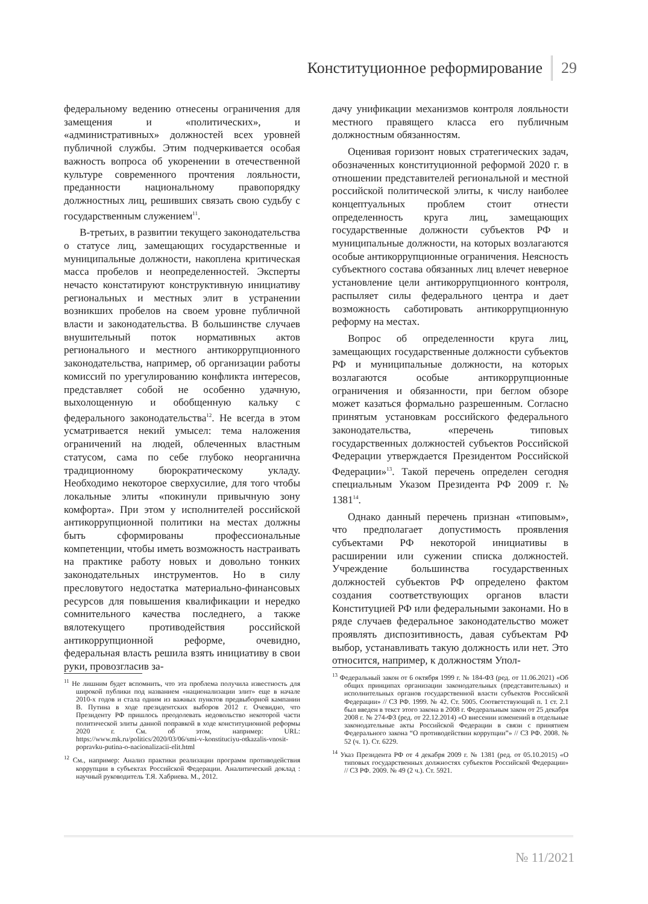Конституционное реформирование 29
федеральному ведению отнесены ограничения для замещения и «политических», и «административных» должностей всех уровней публичной службы. Этим подчеркивается особая важность вопроса об укоренении в отечественной культуре современного прочтения лояльности, преданности национальному правопорядку должностных лиц, решивших связать свою судьбу с государственным служением<sup>11</sup>.
В-третьих, в развитии текущего законодательства о статусе лиц, замещающих государственные и муниципальные должности, накоплена критическая масса пробелов и неопределенностей. Эксперты нечасто констатируют конструктивную инициативу региональных и местных элит в устранении возникших пробелов на своем уровне публичной власти и законодательства. В большинстве случаев внушительный поток нормативных актов регионального и местного антикоррупционного законодательства, например, об организации работы комиссий по урегулированию конфликта интересов, представляет собой не особенно удачную, выхолощенную и обобщенную кальку с федерального законодательства<sup>12</sup>. Не всегда в этом усматривается некий умысел: тема наложения ограничений на людей, облеченных властным статусом, сама по себе глубоко неорганична традиционному бюрократическому укладу. Необходимо некоторое сверхусилие, для того чтобы локальные элиты «покинули привычную зону комфорта». При этом у исполнителей российской антикоррупционной политики на местах должны быть сформированы профессиональные компетенции, чтобы иметь возможность настраивать на практике работу новых и довольно тонких законодательных инструментов. Но в силу пресловутого недостатка материально-финансовых ресурсов для повышения квалификации и нередко сомнительного качества последнего, а также вялотекущего противодействия российской антикоррупционной реформе, очевидно, федеральная власть решила взять инициативу в свои руки, провозгласив за-
<sup>11</sup> Не лишним будет вспомнить, что эта проблема получила известность для широкой публики под названием «национализации элит» еще в начале 2010-х годов и стала одним из важных пунктов предвыборной кампании В. Путина в ходе президентских выборов 2012 г. Очевидно, что Президенту РФ пришлось преодолевать недовольство некоторой части политической элиты данной поправкой в ходе конституционной реформы 2020 г. См. об этом, например: URL: https://www.mk.ru/politics/2020/03/06/smi-v-konstituciyu-otkazalis-vnosit-popravku-putina-o-nacionalizacii-elit.html
<sup>12</sup> См., например: Анализ практики реализации программ противодействия коррупции в субъектах Российской Федерации. Аналитический доклад : научный руководитель Т.Я. Хабриева. М., 2012.
дачу унификации механизмов контроля лояльности местного правящего класса его публичным должностным обязанностям.
Оценивая горизонт новых стратегических задач, обозначенных конституционной реформой 2020 г. в отношении представителей региональной и местной российской политической элиты, к числу наиболее концептуальных проблем стоит отнести определенность круга лиц, замещающих государственные должности субъектов РФ и муниципальные должности, на которых возлагаются особые антикоррупционные ограничения. Неясность субъектного состава обязанных лиц влечет неверное установление цели антикоррупционного контроля, распыляет силы федерального центра и дает возможность саботировать антикоррупционную реформу на местах.
Вопрос об определенности круга лиц, замещающих государственные должности субъектов РФ и муниципальные должности, на которых возлагаются особые антикоррупционные ограничения и обязанности, при беглом обзоре может казаться формально разрешенным. Согласно принятым установкам российского федерального законодательства, «перечень типовых государственных должностей субъектов Российской Федерации утверждается Президентом Российской Федерации»<sup>13</sup>. Такой перечень определен сегодня специальным Указом Президента РФ 2009 г. № 1381<sup>14</sup>.
Однако данный перечень признан «типовым», что предполагает допустимость проявления субъектами РФ некоторой инициативы в расширении или сужении списка должностей. Учреждение большинства государственных должностей субъектов РФ определено фактом создания соответствующих органов власти Конституцией РФ или федеральными законами. Но в ряде случаев федеральное законодательство может проявлять диспозитивность, давая субъектам РФ выбор, устанавливать такую должность или нет. Это относится, например, к должностям Упол-
<sup>13</sup> Федеральный закон от 6 октября 1999 г. № 184-ФЗ (ред. от 11.06.2021) «Об общих принципах организации законодательных (представительных) и исполнительных органов государственной власти субъектов Российской Федерации» // СЗ РФ. 1999. № 42. Ст. 5005. Соответствующий п. 1 ст. 2.1 был введен в текст этого закона в 2008 г. Федеральным закон от 25 декабря 2008 г. № 274-ФЗ (ред. от 22.12.2014) «О внесении изменений в отдельные законодательные акты Российской Федерации в связи с принятием Федерального закона “О противодействии коррупции”» // СЗ РФ. 2008. № 52 (ч. 1). Ст. 6229.
<sup>14</sup> Указ Президента РФ от 4 декабря 2009 г. № 1381 (ред. от 05.10.2015) «О типовых государственных должностях субъектов Российской Федерации» // СЗ РФ. 2009. № 49 (2 ч.). Ст. 5921.
№ 11/2021